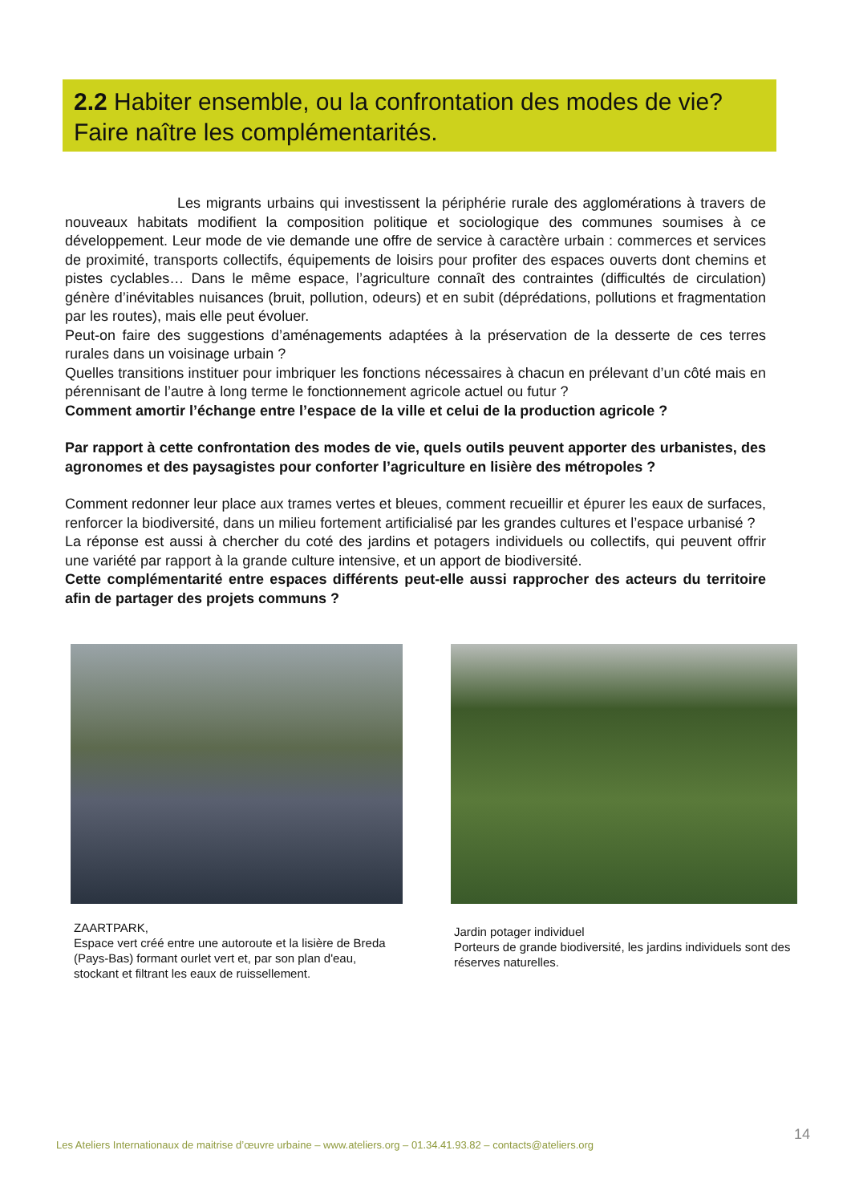2.2 Habiter ensemble, ou la confrontation des modes de vie? Faire naître les complémentarités.
Les migrants urbains qui investissent la périphérie rurale des agglomérations à travers de nouveaux habitats modifient la composition politique et sociologique des communes soumises à ce développement. Leur mode de vie demande une offre de service à caractère urbain : commerces et services de proximité, transports collectifs, équipements de loisirs pour profiter des espaces ouverts dont chemins et pistes cyclables… Dans le même espace, l’agriculture connaît des contraintes (difficultés de circulation) génère d’inévitables nuisances (bruit, pollution, odeurs) et en subit (déprédations, pollutions et fragmentation par les routes), mais elle peut évoluer.
Peut-on faire des suggestions d’aménagements adaptées à la préservation de la desserte de ces terres rurales dans un voisinage urbain ?
Quelles transitions instituer pour imbriquer les fonctions nécessaires à chacun en prélevant d’un côté mais en pérennisant de l’autre à long terme le fonctionnement agricole actuel ou futur ?
Comment amortir l’échange entre l’espace de la ville et celui de la production agricole ?
Par rapport à cette confrontation des modes de vie, quels outils peuvent apporter des urbanistes, des agronomes et des paysagistes pour conforter l’agriculture en lisière des métropoles ?
Comment redonner leur place aux trames vertes et bleues, comment recueillir et épurer les eaux de surfaces, renforcer la biodiversité, dans un milieu fortement artificialisé par les grandes cultures et l’espace urbanisé ?
La réponse est aussi à chercher du coté des jardins et potagers individuels ou collectifs, qui peuvent offrir une variété par rapport à la grande culture intensive, et un apport de biodiversité.
Cette complémentarité entre espaces différents peut-elle aussi rapprocher des acteurs du territoire afin de partager des projets communs ?
ZAARTPARK,
Espace vert créé entre une autoroute et la lisière de Breda (Pays-Bas) formant ourlet vert et, par son plan d'eau, stockant et filtrant les eaux de ruissellement.
Jardin potager individuel
Porteurs de grande biodiversité, les jardins individuels sont des réserves naturelles.
Les Ateliers Internationaux de maitrise d’œuvre urbaine – www.ateliers.org – 01.34.41.93.82 – contacts@ateliers.org 14